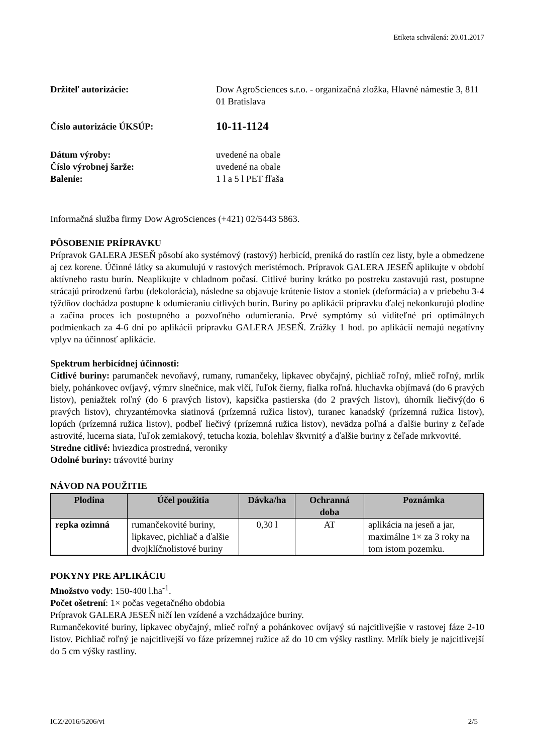Etiketa schválená: 20.01.2017
Držiteľ autorizácie: Dow AgroSciences s.r.o. - organizačná zložka, Hlavné námestie 3, 811 01 Bratislava
Číslo autorizácie ÚKSÚP:
10-11-1124
Dátum výroby: uvedené na obale
Číslo výrobnej šarže: uvedené na obale
Balenie: 1 l a 5 l PET fľaša
Informačná služba firmy Dow AgroSciences (+421) 02/5443 5863.
PÔSOBENIE PRÍPRAVKU
Prípravok GALERA JESEŇ pôsobí ako systémový (rastový) herbicíd, preniká do rastlín cez listy, byle a obmedzene aj cez korene. Účinné látky sa akumulujú v rastových meristémoch. Prípravok GALERA JESEŇ aplikujte v období aktívneho rastu burín. Neaplikujte v chladnom počasí. Citlivé buriny krátko po postreku zastavujú rast, postupne strácajú prirodzenú farbu (dekolorácia), následne sa objavuje krútenie listov a stoniek (deformácia) a v priebehu 3-4 týždňov dochádza postupne k odumieraniu citlivých burín. Buriny po aplikácii prípravku ďalej nekonkurujú plodine a začína proces ich postupného a pozvoľného odumierania. Prvé symptómy sú viditeľné pri optimálnych podmienkach za 4-6 dní po aplikácii prípravku GALERA JESEŇ. Zrážky 1 hod. po aplikácií nemajú negatívny vplyv na účinnosť aplikácie.
Spektrum herbicídnej účinnosti:
Citlivé buriny: parumanček nevoňavý, rumany, rumančeky, lipkavec obyčajný, pichliač roľný, mlieč roľný, mrlík biely, pohánkovec ovíjavý, výmrv slnečnice, mak vlčí, ľuľok čierny, fialka roľná. hluchavka objímavá (do 6 pravých listov), peniažtek roľný (do 6 pravých listov), kapsička pastierska (do 2 pravých listov), úhorník liečivý(do 6 pravých listov), chryzantémovka siatinová (prízemná ružica listov), turanec kanadský (prízemná ružica listov), lopúch (prízemná ružica listov), podbeľ liečivý (prízemná ružica listov), nevädza poľná a ďalšie buriny z čeľade astrovité, lucerna siata, ľuľok zemiakový, tetucha kozia, bolehlav škvrnitý a ďalšie buriny z čeľade mrkvovité.
Stredne citlivé: hviezdica prostredná, veroniky
Odolné buriny: trávovité buriny
NÁVOD NA POUŽITIE
| Plodina | Účel použitia | Dávka/ha | Ochranná doba | Poznámka |
| --- | --- | --- | --- | --- |
| repka ozimná | rumančekovité buriny, lipkavec, pichliač a ďalšie dvojklíčnolistové buriny | 0,30 l | AT | aplikácia na jeseň a jar, maximálne 1× za 3 roky na tom istom pozemku. |
POKYNY PRE APLIKÁCIU
Množstvo vody: 150-400 l.ha<sup>-1</sup>.
Počet ošetrení: 1× počas vegetačného obdobia
Prípravok GALERA JESEŇ ničí len vzídené a vzchádzajúce buriny.
Rumančekovité buriny, lipkavec obyčajný, mlieč roľný a pohánkovec ovíjavý sú najcitlivejšie v rastovej fáze 2-10 listov. Pichliač roľný je najcitlivejší vo fáze prízemnej ružice až do 10 cm výšky rastliny. Mrlík biely je najcitlivejší do 5 cm výšky rastliny.
ICZ/2016/5206/vi 2/5